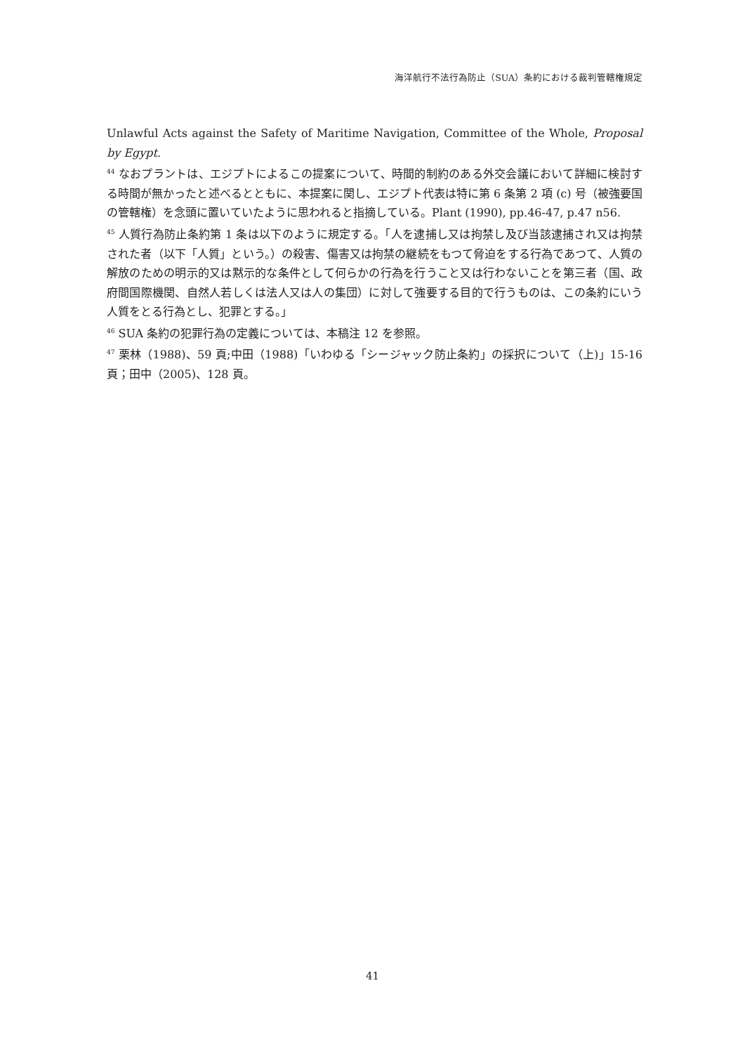海洋航行不法行為防止（SUA）条約における裁判管轄権規定
Unlawful Acts against the Safety of Maritime Navigation, Committee of the Whole, Proposal by Egypt.
<sup>44</sup> なおプラントは、エジプトによるこの提案について、時間的制約のある外交会議において詳細に検討する時間が無かったと述べるとともに、本提案に関し、エジプト代表は特に第 6 条第 2 項 (c) 号（被強要国の管轄権）を念頭に置いていたように思われると指摘している。Plant (1990), pp.46-47, p.47 n56.
<sup>45</sup> 人質行為防止条約第 1 条は以下のように規定する。「人を逮捕し又は拘禁し及び当該逮捕され又は拘禁された者（以下「人質」という。）の殺害、傷害又は拘禁の継続をもつて脅迫をする行為であつて、人質の解放のための明示的又は黙示的な条件として何らかの行為を行うこと又は行わないことを第三者（国、政府間国際機関、自然人若しくは法人又は人の集団）に対して強要する目的で行うものは、この条約にいう人質をとる行為とし、犯罪とする。」
<sup>46</sup> SUA 条約の犯罪行為の定義については、本稿注 12 を参照。
<sup>47</sup> 栗林（1988)、59 頁;中田（1988)「いわゆる「シージャック防止条約」の採択について（上)」15-16 頁；田中（2005)、128 頁。
41